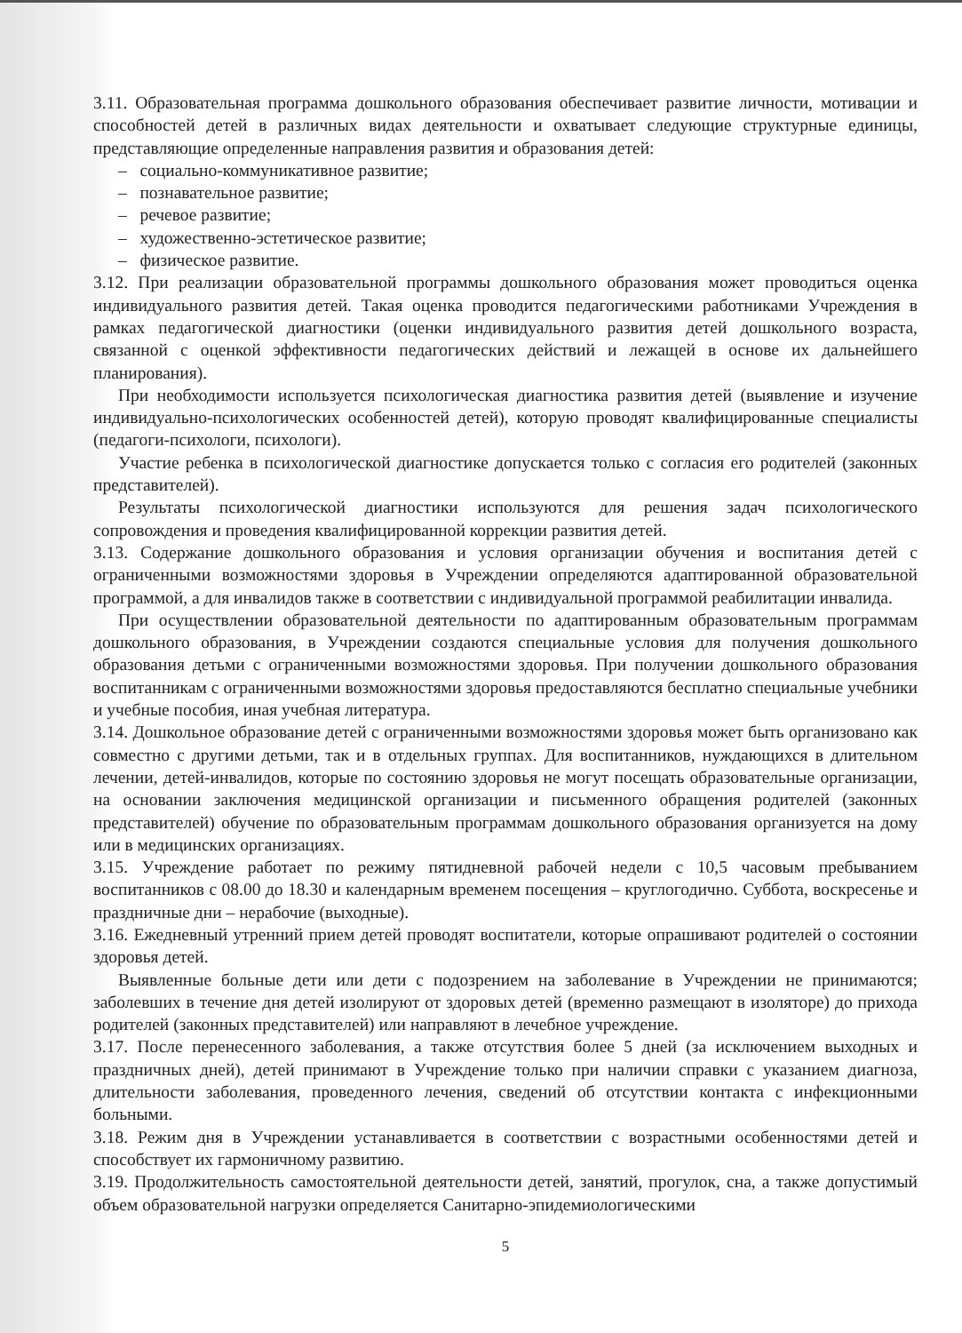3.11. Образовательная программа дошкольного образования обеспечивает развитие личности, мотивации и способностей детей в различных видах деятельности и охватывает следующие структурные единицы, представляющие определенные направления развития и образования детей:
– социально-коммуникативное развитие;
– познавательное развитие;
– речевое развитие;
– художественно-эстетическое развитие;
– физическое развитие.
3.12. При реализации образовательной программы дошкольного образования может проводиться оценка индивидуального развития детей. Такая оценка проводится педагогическими работниками Учреждения в рамках педагогической диагностики (оценки индивидуального развития детей дошкольного возраста, связанной с оценкой эффективности педагогических действий и лежащей в основе их дальнейшего планирования).
При необходимости используется психологическая диагностика развития детей (выявление и изучение индивидуально-психологических особенностей детей), которую проводят квалифицированные специалисты (педагоги-психологи, психологи).
Участие ребенка в психологической диагностике допускается только с согласия его родителей (законных представителей).
Результаты психологической диагностики используются для решения задач психологического сопровождения и проведения квалифицированной коррекции развития детей.
3.13. Содержание дошкольного образования и условия организации обучения и воспитания детей с ограниченными возможностями здоровья в Учреждении определяются адаптированной образовательной программой, а для инвалидов также в соответствии с индивидуальной программой реабилитации инвалида.
При осуществлении образовательной деятельности по адаптированным образовательным программам дошкольного образования, в Учреждении создаются специальные условия для получения дошкольного образования детьми с ограниченными возможностями здоровья. При получении дошкольного образования воспитанникам с ограниченными возможностями здоровья предоставляются бесплатно специальные учебники и учебные пособия, иная учебная литература.
3.14. Дошкольное образование детей с ограниченными возможностями здоровья может быть организовано как совместно с другими детьми, так и в отдельных группах. Для воспитанников, нуждающихся в длительном лечении, детей-инвалидов, которые по состоянию здоровья не могут посещать образовательные организации, на основании заключения медицинской организации и письменного обращения родителей (законных представителей) обучение по образовательным программам дошкольного образования организуется на дому или в медицинских организациях.
3.15. Учреждение работает по режиму пятидневной рабочей недели с 10,5 часовым пребыванием воспитанников с 08.00 до 18.30 и календарным временем посещения – круглогодично. Суббота, воскресенье и праздничные дни – нерабочие (выходные).
3.16. Ежедневный утренний прием детей проводят воспитатели, которые опрашивают родителей о состоянии здоровья детей.
Выявленные больные дети или дети с подозрением на заболевание в Учреждении не принимаются; заболевших в течение дня детей изолируют от здоровых детей (временно размещают в изоляторе) до прихода родителей (законных представителей) или направляют в лечебное учреждение.
3.17. После перенесенного заболевания, а также отсутствия более 5 дней (за исключением выходных и праздничных дней), детей принимают в Учреждение только при наличии справки с указанием диагноза, длительности заболевания, проведенного лечения, сведений об отсутствии контакта с инфекционными больными.
3.18. Режим дня в Учреждении устанавливается в соответствии с возрастными особенностями детей и способствует их гармоничному развитию.
3.19. Продолжительность самостоятельной деятельности детей, занятий, прогулок, сна, а также допустимый объем образовательной нагрузки определяется Санитарно-эпидемиологическими
5